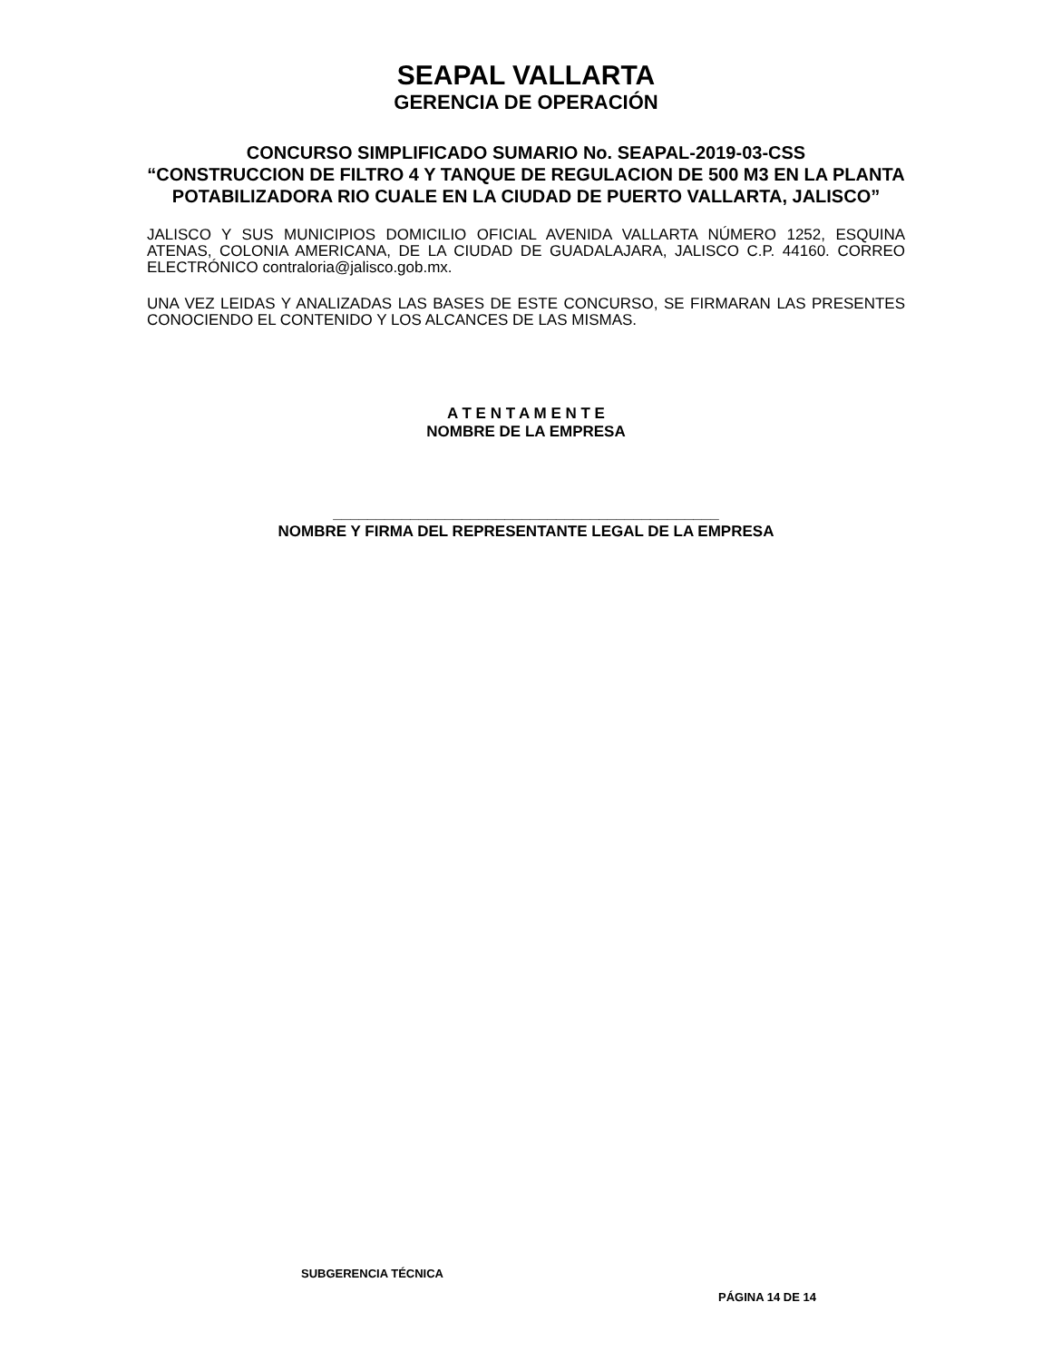SEAPAL VALLARTA
GERENCIA DE OPERACIÓN
CONCURSO SIMPLIFICADO SUMARIO No. SEAPAL-2019-03-CSS
“CONSTRUCCION DE FILTRO 4 Y TANQUE DE REGULACION DE 500 M3 EN LA PLANTA POTABILIZADORA RIO CUALE EN LA CIUDAD DE PUERTO VALLARTA, JALISCO”
JALISCO Y SUS MUNICIPIOS DOMICILIO OFICIAL AVENIDA VALLARTA NÚMERO 1252, ESQUINA ATENAS, COLONIA AMERICANA, DE LA CIUDAD DE GUADALAJARA, JALISCO C.P. 44160. CORREO ELECTRÓNICO contraloria@jalisco.gob.mx.
UNA VEZ LEIDAS Y ANALIZADAS LAS BASES DE ESTE CONCURSO, SE FIRMARAN LAS PRESENTES CONOCIENDO EL CONTENIDO Y LOS ALCANCES DE LAS MISMAS.
A T E N T A M E N T E
NOMBRE DE LA EMPRESA
_____________________________________________
NOMBRE Y FIRMA DEL REPRESENTANTE LEGAL DE LA EMPRESA
SUBGERENCIA TÉCNICA
PÁGINA 14 DE 14